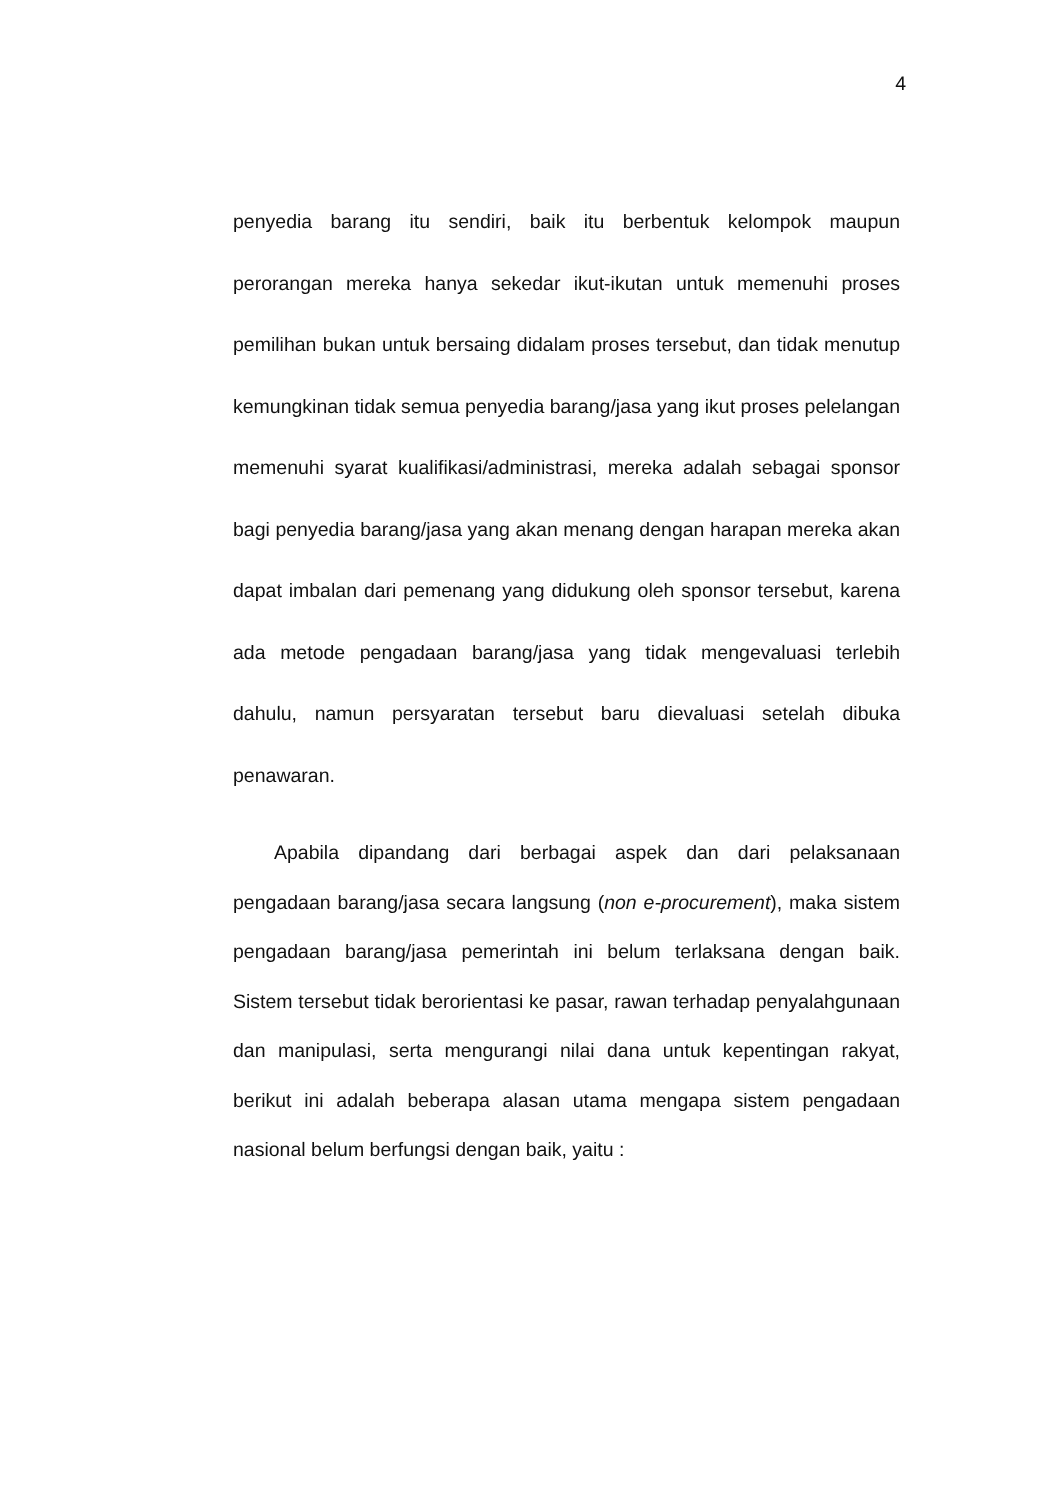4
penyedia barang itu sendiri, baik itu berbentuk kelompok maupun perorangan mereka hanya sekedar ikut-ikutan untuk memenuhi proses pemilihan bukan untuk bersaing didalam proses tersebut, dan tidak menutup kemungkinan tidak semua penyedia barang/jasa yang ikut proses pelelangan memenuhi syarat kualifikasi/administrasi, mereka adalah sebagai sponsor bagi penyedia barang/jasa yang akan menang dengan harapan mereka akan dapat imbalan dari pemenang yang didukung oleh sponsor tersebut, karena ada metode pengadaan barang/jasa yang tidak mengevaluasi terlebih dahulu, namun persyaratan tersebut baru dievaluasi setelah dibuka penawaran.
Apabila dipandang dari berbagai aspek dan dari pelaksanaan pengadaan barang/jasa secara langsung (non e-procurement), maka sistem pengadaan barang/jasa pemerintah ini belum terlaksana dengan baik. Sistem tersebut tidak berorientasi ke pasar, rawan terhadap penyalahgunaan dan manipulasi, serta mengurangi nilai dana untuk kepentingan rakyat, berikut ini adalah beberapa alasan utama mengapa sistem pengadaan nasional belum berfungsi dengan baik, yaitu :